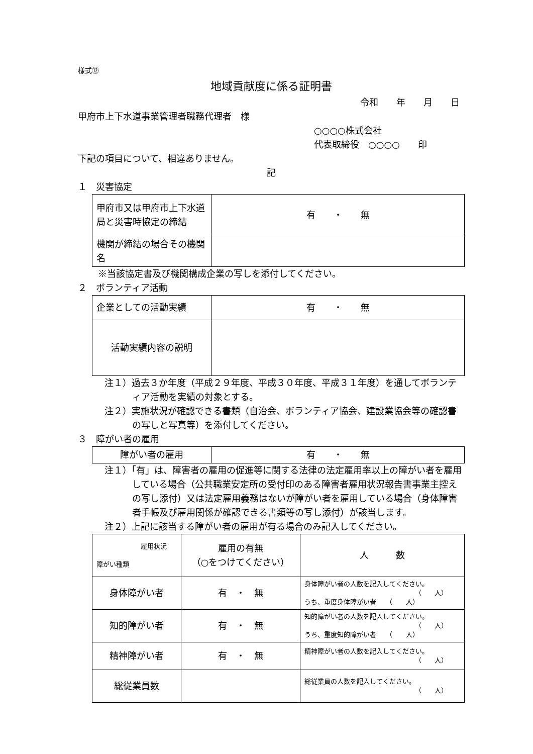様式⑫
地域貢献度に係る証明書
令和　　年　　月　　日
甲府市上下水道事業管理者職務代理者　様
○○○○株式会社
代表取締役　○○○○　　印
下記の項目について、相違ありません。
記
１　災害協定
| 甲府市又は甲府市上下水道局と災害時協定の締結 | 有 ・ 無 |
| 機関が締結の場合その機関名 | |
※当該協定書及び機関構成企業の写しを添付してください。
２　ボランティア活動
| 企業としての活動実績 | 有 ・ 無 |
| 活動実績内容の説明 | |
注１）過去３か年度（平成２９年度、平成３０年度、平成３１年度）を通してボランティア活動を実績の対象とする。
注２）実施状況が確認できる書類（自治会、ボランティア協会、建設業協会等の確認書の写しと写真等）を添付してください。
３　障がい者の雇用
| 障がい者の雇用 | 有 ・ 無 |
注１）「有」は、障害者の雇用の促進等に関する法律の法定雇用率以上の障がい者を雇用している場合（公共職業安定所の受付印のある障害者雇用状況報告書事業主控えの写し添付）又は法定雇用義務はないが障がい者を雇用している場合（身体障害者手帳及び雇用関係が確認できる書類等の写し添付）が該当します。
注２）上記に該当する障がい者の雇用が有る場合のみ記入してください。
| 雇用状況 障がい種類 | 雇用の有無 （○をつけてください） | 人 数 |
| 身体障がい者 | 有 ・ 無 | 身体障がい者の人数を記入してください。 （ 人） うち、重度身体障がい者 （ 人） |
| 知的障がい者 | 有 ・ 無 | 知的障がい者の人数を記入してください。 （ 人） うち、重度知的障がい者 （ 人） |
| 精神障がい者 | 有 ・ 無 | 精神障がい者の人数を記入してください。 （ 人） |
| 総従業員数 | | 総従業員の人数を記入してください。 （ 人） |